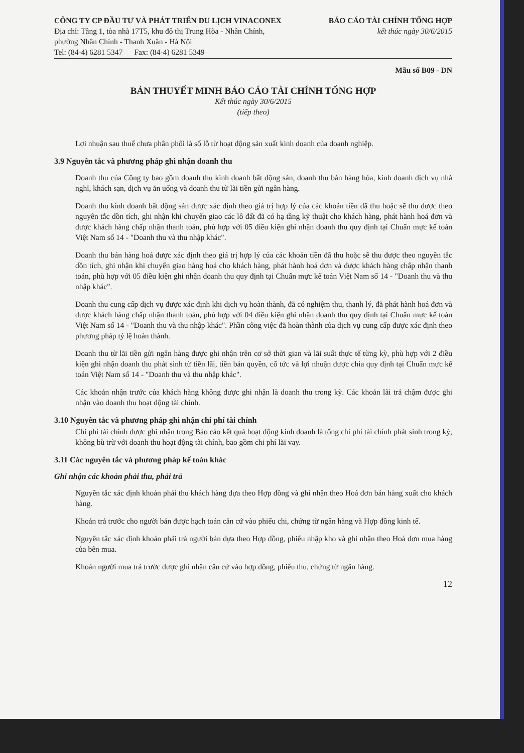CÔNG TY CP ĐẦU TƯ VÀ PHÁT TRIỂN DU LỊCH VINACONEX
Địa chỉ: Tầng 1, tòa nhà 17T5, khu đô thị Trung Hòa - Nhân Chính,
phường Nhân Chính - Thanh Xuân - Hà Nội
Tel: (84-4) 6281 5347 Fax: (84-4) 6281 5349
BÁO CÁO TÀI CHÍNH TỔNG HỢP
kết thúc ngày 30/6/2015
Mẫu số B09 - DN
BẢN THUYẾT MINH BÁO CÁO TÀI CHÍNH TỔNG HỢP
Kết thúc ngày 30/6/2015
(tiếp theo)
Lợi nhuận sau thuế chưa phân phối là số lỗ từ hoạt động sản xuất kinh doanh của doanh nghiệp.
3.9 Nguyên tắc và phương pháp ghi nhận doanh thu
Doanh thu của Công ty bao gồm doanh thu kinh doanh bất động sản, doanh thu bán hàng hóa, kinh doanh dịch vụ nhà nghỉ, khách sạn, dịch vụ ăn uống và doanh thu từ lãi tiền gửi ngân hàng.
Doanh thu kinh doanh bất động sản được xác định theo giá trị hợp lý của các khoản tiền đã thu hoặc sẽ thu được theo nguyên tắc dồn tích, ghi nhận khi chuyển giao các lô đất đã có hạ tầng kỹ thuật cho khách hàng, phát hành hoá đơn và được khách hàng chấp nhận thanh toán, phù hợp với 05 điều kiện ghi nhận doanh thu quy định tại Chuẩn mực kế toán Việt Nam số 14 - "Doanh thu và thu nhập khác".
Doanh thu bán hàng hoá được xác định theo giá trị hợp lý của các khoản tiền đã thu hoặc sẽ thu được theo nguyên tắc dồn tích, ghi nhận khi chuyển giao hàng hoá cho khách hàng, phát hành hoá đơn và được khách hàng chấp nhận thanh toán, phù hợp với 05 điều kiện ghi nhận doanh thu quy định tại Chuẩn mực kế toán Việt Nam số 14 - "Doanh thu và thu nhập khác".
Doanh thu cung cấp dịch vụ được xác định khi dịch vụ hoàn thành, đã có nghiệm thu, thanh lý, đã phát hành hoá đơn và được khách hàng chấp nhận thanh toán, phù hợp với 04 điều kiện ghi nhận doanh thu quy định tại Chuẩn mực kế toán Việt Nam số 14 - "Doanh thu và thu nhập khác". Phần công việc đã hoàn thành của dịch vụ cung cấp được xác định theo phương pháp tỷ lệ hoàn thành.
Doanh thu từ lãi tiền gửi ngân hàng được ghi nhận trên cơ sở thời gian và lãi suất thực tế từng kỳ, phù hợp với 2 điều kiện ghi nhận doanh thu phát sinh từ tiền lãi, tiền bản quyền, cổ tức và lợi nhuận được chia quy định tại Chuẩn mực kế toán Việt Nam số 14 - "Doanh thu và thu nhập khác".
Các khoản nhận trước của khách hàng không được ghi nhận là doanh thu trong kỳ. Các khoản lãi trả chậm được ghi nhận vào doanh thu hoạt động tài chính.
3.10 Nguyên tắc và phương pháp ghi nhận chi phí tài chính
Chi phí tài chính được ghi nhận trong Báo cáo kết quả hoạt động kinh doanh là tổng chi phí tài chính phát sinh trong kỳ, không bù trừ với doanh thu hoạt động tài chính, bao gồm chi phí lãi vay.
3.11 Các nguyên tắc và phương pháp kế toán khác
Ghi nhận các khoản phải thu, phải trả
Nguyên tắc xác định khoản phải thu khách hàng dựa theo Hợp đồng và ghi nhận theo Hoá đơn bán hàng xuất cho khách hàng.
Khoản trả trước cho người bán được hạch toán căn cứ vào phiếu chi, chứng từ ngân hàng và Hợp đồng kinh tế.
Nguyên tắc xác định khoản phải trả người bán dựa theo Hợp đồng, phiếu nhập kho và ghi nhận theo Hoá đơn mua hàng của bên mua.
Khoản người mua trả trước được ghi nhận căn cứ vào hợp đồng, phiếu thu, chứng từ ngân hàng.
12